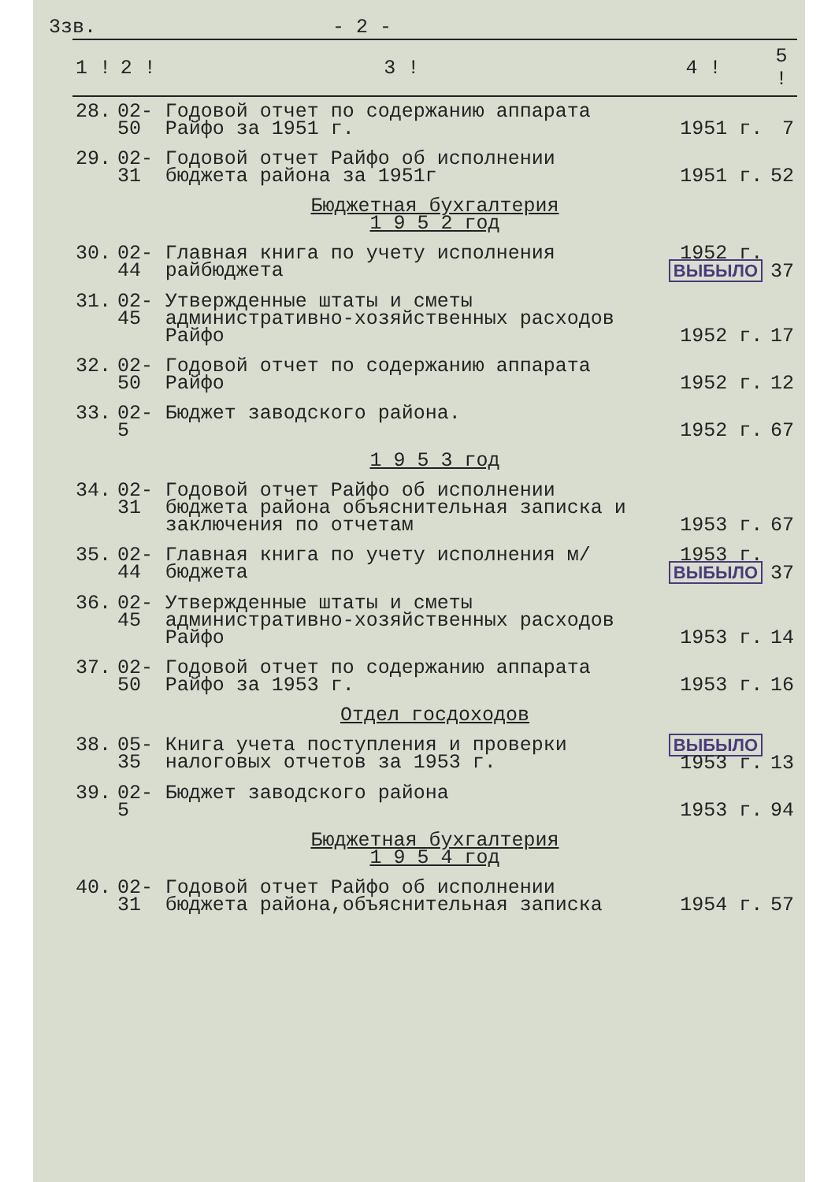3зв. - 2 -
| 1 ! | 2 ! | 3 ! | 4 ! | 5 ! |
| --- | --- | --- | --- | --- |
| 28. | 02-50 | Годовой отчет по содержанию аппарата Райфо за 1951 г. | 1951 г. | 7 |
| 29. | 02-31 | Годовой отчет Райфо об исполнении бюджета района за 1951г | 1951 г. | 52 |
| Бюджетная бухгалтерия 1 9 5 2 год | | | | |
| 30. | 02-44 | Главная книга по учету исполнения райбюджета | 1952 г. ВЫБЫЛО | 37 |
| 31. | 02-45 | Утвержденные штаты и сметы административно-хозяйственных расходов Райфо | 1952 г. | 17 |
| 32. | 02-50 | Годовой отчет по содержанию аппарата Райфо | 1952 г. | 12 |
| 33. | 02-5 | Бюджет заводского района. | 1952 г. | 67 |
| 1 9 5 3 год | | | | |
| 34. | 02-31 | Годовой отчет Райфо об исполнении бюджета района объяснительная записка и заключения по отчетам | 1953 г. | 67 |
| 35. | 02-44 | Главная книга по учету исполнения м/бюджета | 1953 г. ВЫБЫЛО | 37 |
| 36. | 02-45 | Утвержденные штаты и сметы административно-хозяйственных расходов Райфо | 1953 г. | 14 |
| 37. | 02-50 | Годовой отчет по содержанию аппарата Райфо за 1953 г. | 1953 г. | 16 |
| Отдел госдоходов | | | | |
| 38. | 05-35 | Книга учета поступления и проверки налоговых отчетов за 1953 г. | ВЫБЫЛО 1953 г. | 13 |
| 39. | 02-5 | Бюджет заводского района | 1953 г. | 94 |
| Бюджетная бухгалтерия 1 9 5 4 год | | | | |
| 40. | 02-31 | Годовой отчет Райфо об исполнении бюджета района,объяснительная записка | 1954 г. | 57 |